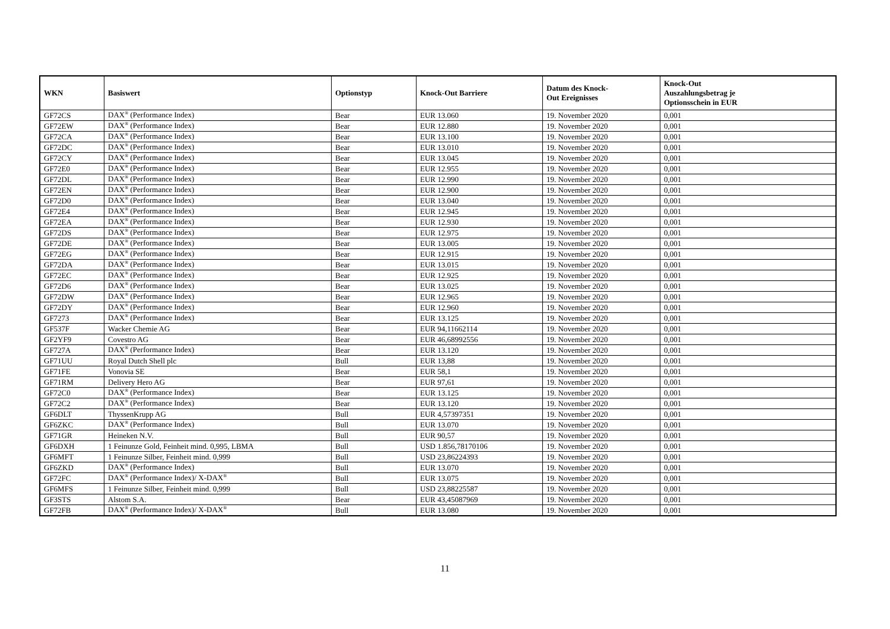| WKN | Basiswert | Optionstyp | Knock-Out Barriere | Datum des Knock- Out Ereignisses | Knock-Out Auszahlungsbetrag je Optionsschein in EUR |
| --- | --- | --- | --- | --- | --- |
| GF72CS | DAX<sup>®</sup> (Performance Index) | Bear | EUR 13.060 | 19. November 2020 | 0,001 |
| GF72EW | DAX<sup>®</sup> (Performance Index) | Bear | EUR 12.880 | 19. November 2020 | 0,001 |
| GF72CA | DAX<sup>®</sup> (Performance Index) | Bear | EUR 13.100 | 19. November 2020 | 0,001 |
| GF72DC | DAX<sup>®</sup> (Performance Index) | Bear | EUR 13.010 | 19. November 2020 | 0,001 |
| GF72CY | DAX<sup>®</sup> (Performance Index) | Bear | EUR 13.045 | 19. November 2020 | 0,001 |
| GF72E0 | DAX<sup>®</sup> (Performance Index) | Bear | EUR 12.955 | 19. November 2020 | 0,001 |
| GF72DL | DAX<sup>®</sup> (Performance Index) | Bear | EUR 12.990 | 19. November 2020 | 0,001 |
| GF72EN | DAX<sup>®</sup> (Performance Index) | Bear | EUR 12.900 | 19. November 2020 | 0,001 |
| GF72D0 | DAX<sup>®</sup> (Performance Index) | Bear | EUR 13.040 | 19. November 2020 | 0,001 |
| GF72E4 | DAX<sup>®</sup> (Performance Index) | Bear | EUR 12.945 | 19. November 2020 | 0,001 |
| GF72EA | DAX<sup>®</sup> (Performance Index) | Bear | EUR 12.930 | 19. November 2020 | 0,001 |
| GF72DS | DAX<sup>®</sup> (Performance Index) | Bear | EUR 12.975 | 19. November 2020 | 0,001 |
| GF72DE | DAX<sup>®</sup> (Performance Index) | Bear | EUR 13.005 | 19. November 2020 | 0,001 |
| GF72EG | DAX<sup>®</sup> (Performance Index) | Bear | EUR 12.915 | 19. November 2020 | 0,001 |
| GF72DA | DAX<sup>®</sup> (Performance Index) | Bear | EUR 13.015 | 19. November 2020 | 0,001 |
| GF72EC | DAX<sup>®</sup> (Performance Index) | Bear | EUR 12.925 | 19. November 2020 | 0,001 |
| GF72D6 | DAX<sup>®</sup> (Performance Index) | Bear | EUR 13.025 | 19. November 2020 | 0,001 |
| GF72DW | DAX<sup>®</sup> (Performance Index) | Bear | EUR 12.965 | 19. November 2020 | 0,001 |
| GF72DY | DAX<sup>®</sup> (Performance Index) | Bear | EUR 12.960 | 19. November 2020 | 0,001 |
| GF7273 | DAX<sup>®</sup> (Performance Index) | Bear | EUR 13.125 | 19. November 2020 | 0,001 |
| GF537F | Wacker Chemie AG | Bear | EUR 94,11662114 | 19. November 2020 | 0,001 |
| GF2YF9 | Covestro AG | Bear | EUR 46,68992556 | 19. November 2020 | 0,001 |
| GF727A | DAX<sup>®</sup> (Performance Index) | Bear | EUR 13.120 | 19. November 2020 | 0,001 |
| GF71UU | Royal Dutch Shell plc | Bull | EUR 13,88 | 19. November 2020 | 0,001 |
| GF71FE | Vonovia SE | Bear | EUR 58,1 | 19. November 2020 | 0,001 |
| GF71RM | Delivery Hero AG | Bear | EUR 97,61 | 19. November 2020 | 0,001 |
| GF72C0 | DAX<sup>®</sup> (Performance Index) | Bear | EUR 13.125 | 19. November 2020 | 0,001 |
| GF72C2 | DAX<sup>®</sup> (Performance Index) | Bear | EUR 13.120 | 19. November 2020 | 0,001 |
| GF6DLT | ThyssenKrupp AG | Bull | EUR 4,57397351 | 19. November 2020 | 0,001 |
| GF6ZKC | DAX<sup>®</sup> (Performance Index) | Bull | EUR 13.070 | 19. November 2020 | 0,001 |
| GF71GR | Heineken N.V. | Bull | EUR 90,57 | 19. November 2020 | 0,001 |
| GF6DXH | 1 Feinunze Gold, Feinheit mind. 0,995, LBMA | Bull | USD 1.856,78170106 | 19. November 2020 | 0,001 |
| GF6MFT | 1 Feinunze Silber, Feinheit mind. 0,999 | Bull | USD 23,86224393 | 19. November 2020 | 0,001 |
| GF6ZKD | DAX<sup>®</sup> (Performance Index) | Bull | EUR 13.070 | 19. November 2020 | 0,001 |
| GF72FC | DAX<sup>®</sup> (Performance Index)/ X-DAX<sup>®</sup> | Bull | EUR 13.075 | 19. November 2020 | 0,001 |
| GF6MFS | 1 Feinunze Silber, Feinheit mind. 0,999 | Bull | USD 23,88225587 | 19. November 2020 | 0,001 |
| GF3STS | Alstom S.A. | Bear | EUR 43,45087969 | 19. November 2020 | 0,001 |
| GF72FB | DAX<sup>®</sup> (Performance Index)/ X-DAX<sup>®</sup> | Bull | EUR 13.080 | 19. November 2020 | 0,001 |
11